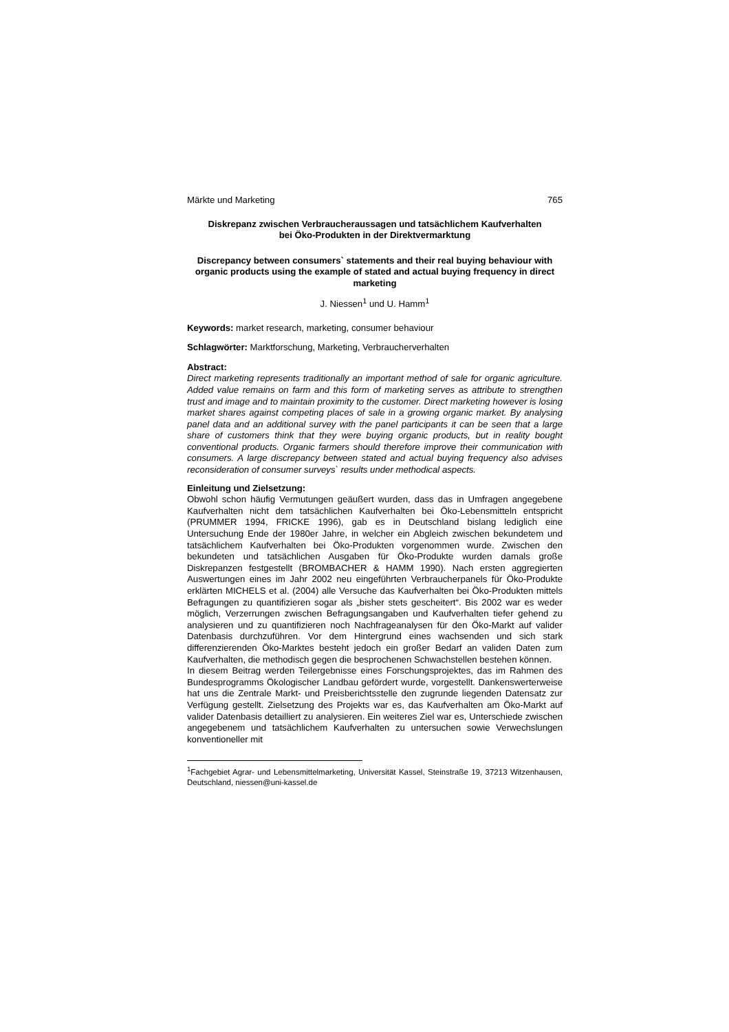Märkte und Marketing 765
Diskrepanz zwischen Verbraucheraussagen und tatsächlichem Kaufverhalten
bei Öko-Produkten in der Direktvermarktung
Discrepancy between consumers` statements and their real buying behaviour with organic products using the example of stated and actual buying frequency in direct marketing
J. Niessen<sup>1</sup> und U. Hamm<sup>1</sup>
Keywords: market research, marketing, consumer behaviour
Schlagwörter: Marktforschung, Marketing, Verbraucherverhalten
Abstract:
Direct marketing represents traditionally an important method of sale for organic agriculture. Added value remains on farm and this form of marketing serves as attribute to strengthen trust and image and to maintain proximity to the customer. Direct marketing however is losing market shares against competing places of sale in a growing organic market. By analysing panel data and an additional survey with the panel participants it can be seen that a large share of customers think that they were buying organic products, but in reality bought conventional products. Organic farmers should therefore improve their communication with consumers. A large discrepancy between stated and actual buying frequency also advises reconsideration of consumer surveys` results under methodical aspects.
Einleitung und Zielsetzung:
Obwohl schon häufig Vermutungen geäußert wurden, dass das in Umfragen angegebene Kaufverhalten nicht dem tatsächlichen Kaufverhalten bei Öko-Lebensmitteln entspricht (PRUMMER 1994, FRICKE 1996), gab es in Deutschland bislang lediglich eine Untersuchung Ende der 1980er Jahre, in welcher ein Abgleich zwischen bekundetem und tatsächlichem Kaufverhalten bei Öko-Produkten vorgenommen wurde. Zwischen den bekundeten und tatsächlichen Ausgaben für Öko-Produkte wurden damals große Diskrepanzen festgestellt (BROMBACHER & HAMM 1990). Nach ersten aggregierten Auswertungen eines im Jahr 2002 neu eingeführten Verbraucherpanels für Öko-Produkte erklärten MICHELS et al. (2004) alle Versuche das Kaufverhalten bei Öko-Produkten mittels Befragungen zu quantifizieren sogar als „bisher stets gescheitert“. Bis 2002 war es weder möglich, Verzerrungen zwischen Befragungsangaben und Kaufverhalten tiefer gehend zu analysieren und zu quantifizieren noch Nachfrageanalysen für den Öko-Markt auf valider Datenbasis durchzuführen. Vor dem Hintergrund eines wachsenden und sich stark differenzierenden Öko-Marktes besteht jedoch ein großer Bedarf an validen Daten zum Kaufverhalten, die methodisch gegen die besprochenen Schwachstellen bestehen können.
In diesem Beitrag werden Teilergebnisse eines Forschungsprojektes, das im Rahmen des Bundesprogramms Ökologischer Landbau gefördert wurde, vorgestellt. Dankenswerterweise hat uns die Zentrale Markt- und Preisberichtsstelle den zugrunde liegenden Datensatz zur Verfügung gestellt. Zielsetzung des Projekts war es, das Kaufverhalten am Öko-Markt auf valider Datenbasis detailliert zu analysieren. Ein weiteres Ziel war es, Unterschiede zwischen angegebenem und tatsächlichem Kaufverhalten zu untersuchen sowie Verwechslungen konventioneller mit
<sup>1</sup> Fachgebiet Agrar- und Lebensmittelmarketing, Universität Kassel, Steinstraße 19, 37213 Witzenhausen, Deutschland, niessen@uni-kassel.de